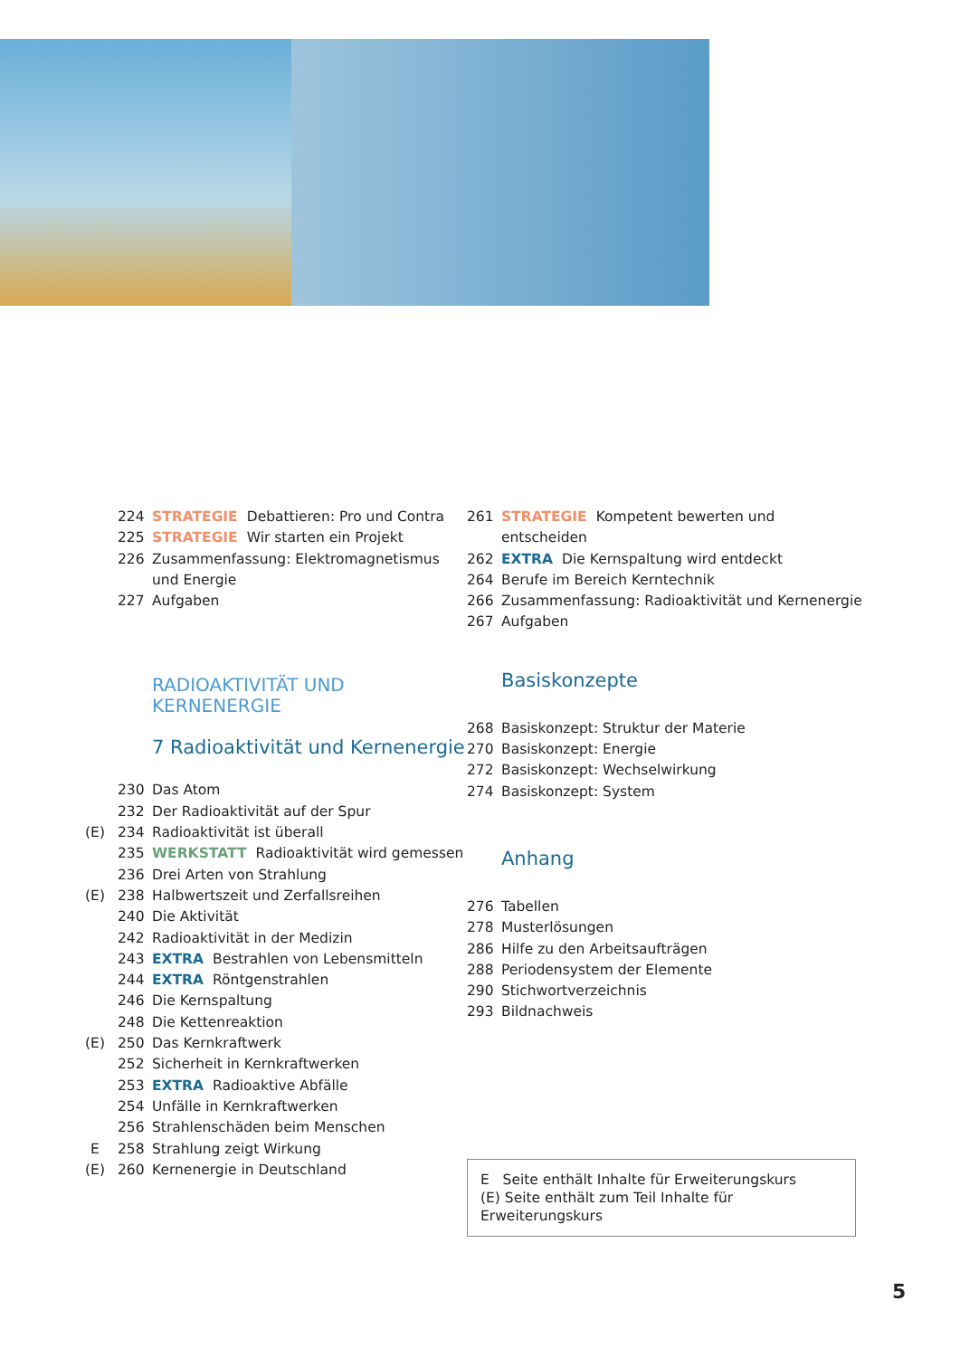224 STRATEGIE Debattieren: Pro und Contra
225 STRATEGIE Wir starten ein Projekt
226 Zusammenfassung: Elektromagnetismus
und Energie
227 Aufgaben
RADIOAKTIVITÄT UND
KERNENERGIE
7 Radioaktivität und Kernenergie
230 Das Atom
232 Der Radioaktivität auf der Spur
(E) 234 Radioaktivität ist überall
235 WERKSTATT Radioaktivität wird gemessen
236 Drei Arten von Strahlung
(E) 238 Halbwertszeit und Zerfallsreihen
240 Die Aktivität
242 Radioaktivität in der Medizin
243 EXTRA Bestrahlen von Lebensmitteln
244 EXTRA Röntgenstrahlen
246 Die Kernspaltung
248 Die Kettenreaktion
(E) 250 Das Kernkraftwerk
252 Sicherheit in Kernkraftwerken
253 EXTRA Radioaktive Abfälle
254 Unfälle in Kernkraftwerken
256 Strahlenschäden beim Menschen
E 258 Strahlung zeigt Wirkung
(E) 260 Kernenergie in Deutschland
261 STRATEGIE Kompetent bewerten und entscheiden
262 EXTRA Die Kernspaltung wird entdeckt
264 Berufe im Bereich Kerntechnik
266 Zusammenfassung: Radioaktivität und Kernenergie
267 Aufgaben
Basiskonzepte
268 Basiskonzept: Struktur der Materie
270 Basiskonzept: Energie
272 Basiskonzept: Wechselwirkung
274 Basiskonzept: System
Anhang
276 Tabellen
278 Musterlösungen
286 Hilfe zu den Arbeitsaufträgen
288 Periodensystem der Elemente
290 Stichwortverzeichnis
293 Bildnachweis
E Seite enthält Inhalte für Erweiterungskurs
(E) Seite enthält zum Teil Inhalte für Erweiterungskurs
5